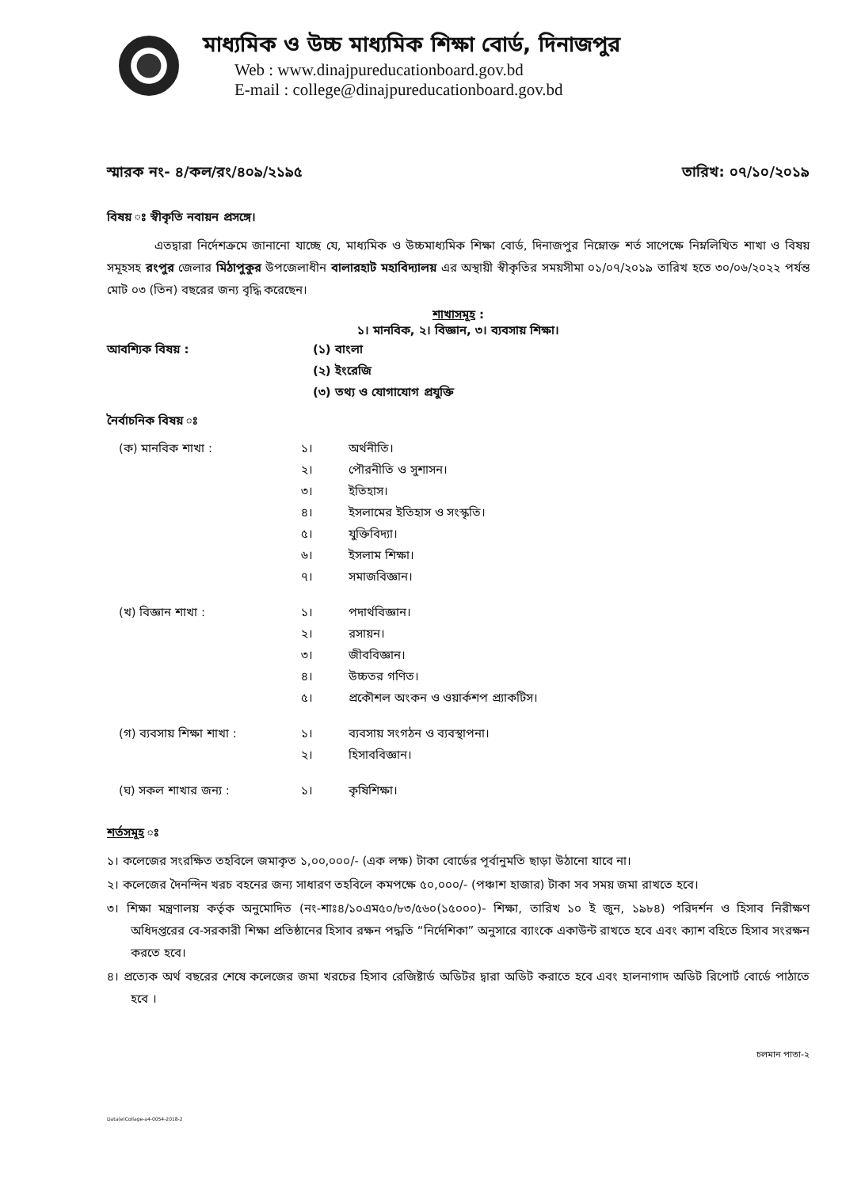মাধ্যমিক ও উচ্চ মাধ্যমিক শিক্ষা বোর্ড, দিনাজপুর
Web : www.dinajpureducationboard.gov.bd
E-mail : college@dinajpureducationboard.gov.bd
স্মারক নং- ৪/কল/রং/৪০৯/২১৯৫ তারিখ: ০৭/১০/২০১৯
বিষয় ঃ স্বীকৃতি নবায়ন প্রসঙ্গে।
এতদ্বারা নির্দেশক্রমে জানানো যাচ্ছে যে, মাধ্যমিক ও উচ্চমাধ্যমিক শিক্ষা বোর্ড, দিনাজপুর নিম্নোক্ত শর্ত সাপেক্ষে নিম্নলিখিত শাখা ও বিষয় সমূহসহ রংপুর জেলার মিঠাপুকুর উপজেলাধীন বালারহাট মহাবিদ্যালয় এর অস্থায়ী স্বীকৃতির সময়সীমা ০১/০৭/২০১৯ তারিখ হতে ৩০/০৬/২০২২ পর্যন্ত মোট ০৩ (তিন) বছরের জন্য বৃদ্ধি করেছেন।
শাখাসমূহ :
১। মানবিক, ২। বিজ্ঞান, ৩। ব্যবসায় শিক্ষা।
আবশ্যিক বিষয় : (১) বাংলা
(২) ইংরেজি
(৩) তথ্য ও যোগাযোগ প্রযুক্তি
নৈর্বাচনিক বিষয় ঃ
(ক) মানবিক শাখা : ১।
২।
৩।
৪।
৫।
৬।
৭। অর্থনীতি।
পৌরনীতি ও সুশাসন।
ইতিহাস।
ইসলামের ইতিহাস ও সংস্কৃতি।
যুক্তিবিদ্যা।
ইসলাম শিক্ষা।
সমাজবিজ্ঞান।
(খ) বিজ্ঞান শাখা : ১।
২।
৩।
৪।
৫। পদার্থবিজ্ঞান।
রসায়ন।
জীববিজ্ঞান।
উচ্চতর গণিত।
প্রকৌশল অংকন ও ওয়ার্কশপ প্র্যাকটিস।
(গ) ব্যবসায় শিক্ষা শাখা : ১।
২। ব্যবসায় সংগঠন ও ব্যবস্থাপনা।
হিসাববিজ্ঞান।
(ঘ) সকল শাখার জন্য : ১। কৃষিশিক্ষা।
শর্তসমূহ ঃ
১। কলেজের সংরক্ষিত তহবিলে জমাকৃত ১,০০,০০০/- (এক লক্ষ) টাকা বোর্ডের পূর্বানুমতি ছাড়া উঠানো যাবে না।
২। কলেজের দৈনন্দিন খরচ বহনের জন্য সাধারণ তহবিলে কমপক্ষে ৫০,০০০/- (পঞ্চাশ হাজার) টাকা সব সময় জমা রাখতে হবে।
৩। শিক্ষা মন্ত্রণালয় কর্তৃক অনুমোদিত (নং-শাঃ৪/১০এম৫০/৮৩/৫৬০(১৫০০০)- শিক্ষা, তারিখ ১০ ই জুন, ১৯৮৪) পরিদর্শন ও হিসাব নিরীক্ষণ অধিদপ্তরের বে-সরকারী শিক্ষা প্রতিষ্ঠানের হিসাব রক্ষন পদ্ধতি “নির্দেশিকা” অনুসারে ব্যাংকে একাউন্ট রাখতে হবে এবং ক্যাশ বহিতে হিসাব সংরক্ষন করতে হবে।
৪। প্রত্যেক অর্থ বছরের শেষে কলেজের জমা খরচের হিসাব রেজিষ্টার্ড অডিটর দ্বারা অডিট করাতে হবে এবং হালনাগাদ অডিট রিপোর্ট বোর্ডে পাঠাতে হবে ।
চলমান পাতা-২
Data(e)Collage-a4-0054-2018-2